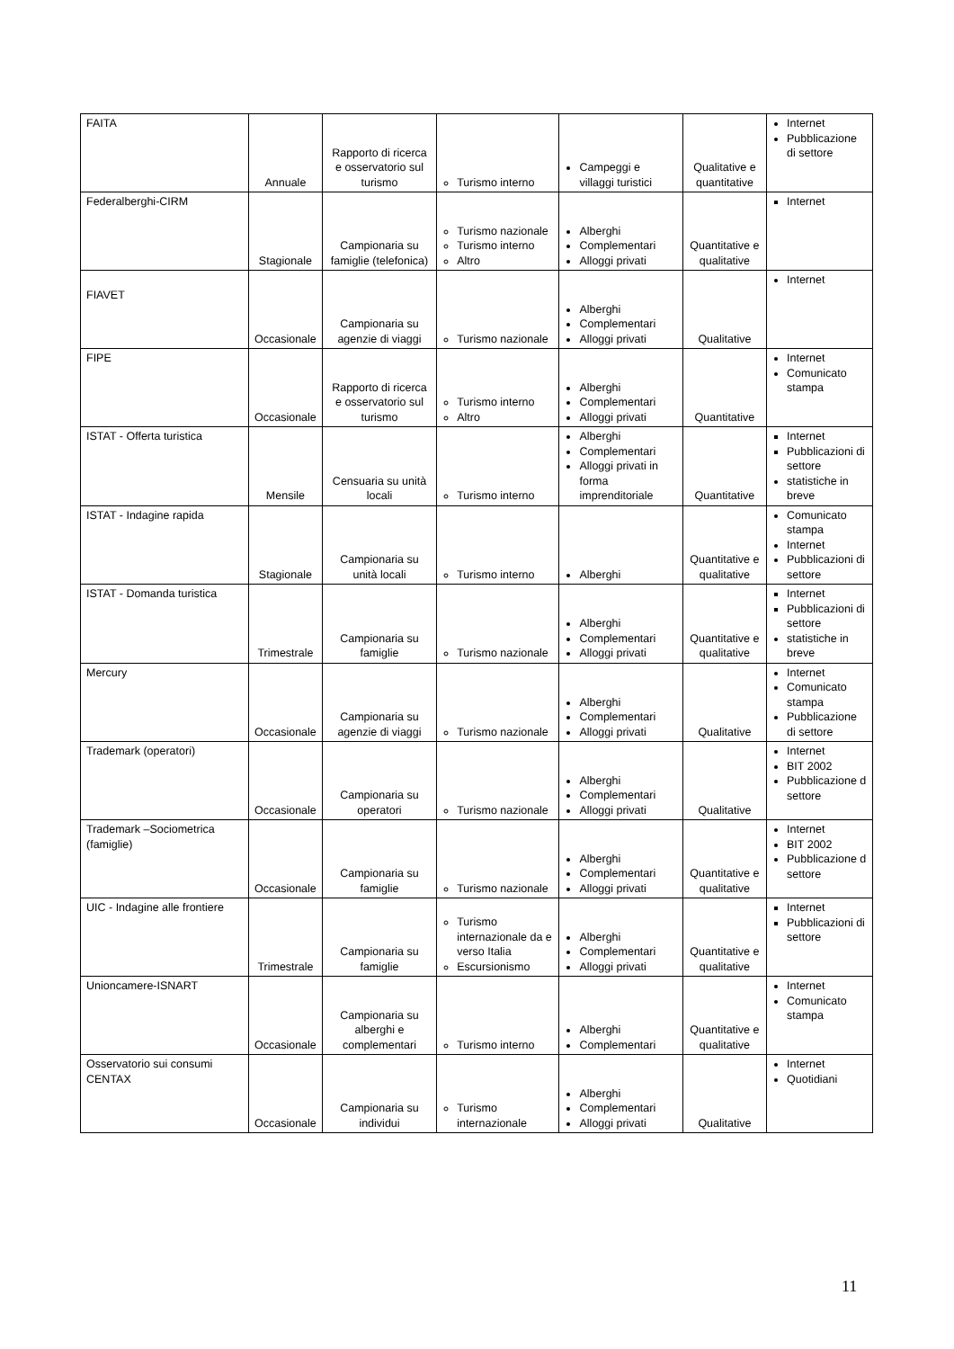| FAITA | Annuale | Rapporto di ricerca e osservatorio sul turismo | Turismo interno | Campeggi e villaggi turistici | Qualitative e quantitative | Internet Pubblicazione di settore |
| Federalberghi-CIRM | Stagionale | Campionaria su famiglie (telefonica) | Turismo nazionale Turismo interno Altro | Alberghi Complementari Alloggi privati | Quantitative e qualitative | Internet |
| FIAVET | Occasionale | Campionaria su agenzie di viaggi | Turismo nazionale | Alberghi Complementari Alloggi privati | Qualitative | Internet |
| FIPE | Occasionale | Rapporto di ricerca e osservatorio sul turismo | Turismo interno Altro | Alberghi Complementari Alloggi privati | Quantitative | Internet Comunicato stampa |
| ISTAT - Offerta turistica | Mensile | Censuaria su unità locali | Turismo interno | Alberghi Complementari Alloggi privati in forma imprenditoriale | Quantitative | Internet Pubblicazioni di settore statistiche in breve |
| ISTAT - Indagine rapida | Stagionale | Campionaria su unità locali | Turismo interno | Alberghi | Quantitative e qualitative | Comunicato stampa Internet Pubblicazioni di settore |
| ISTAT - Domanda turistica | Trimestrale | Campionaria su famiglie | Turismo nazionale | Alberghi Complementari Alloggi privati | Quantitative e qualitative | Internet Pubblicazioni di settore statistiche in breve |
| Mercury | Occasionale | Campionaria su agenzie di viaggi | Turismo nazionale | Alberghi Complementari Alloggi privati | Qualitative | Internet Comunicato stampa Pubblicazione di settore |
| Trademark (operatori) | Occasionale | Campionaria su operatori | Turismo nazionale | Alberghi Complementari Alloggi privati | Qualitative | Internet BIT 2002 Pubblicazione d settore |
| Trademark –Sociometrica (famiglie) | Occasionale | Campionaria su famiglie | Turismo nazionale | Alberghi Complementari Alloggi privati | Quantitative e qualitative | Internet BIT 2002 Pubblicazione d settore |
| UIC - Indagine alle frontiere | Trimestrale | Campionaria su famiglie | Turismo internazionale da e verso Italia Escursionismo | Alberghi Complementari Alloggi privati | Quantitative e qualitative | Internet Pubblicazioni di settore |
| Unioncamere-ISNART | Occasionale | Campionaria su alberghi e complementari | Turismo interno | Alberghi Complementari | Quantitative e qualitative | Internet Comunicato stampa |
| Osservatorio sui consumi CENTAX | Occasionale | Campionaria su individui | Turismo internazionale | Alberghi Complementari Alloggi privati | Qualitative | Internet Quotidiani |
11